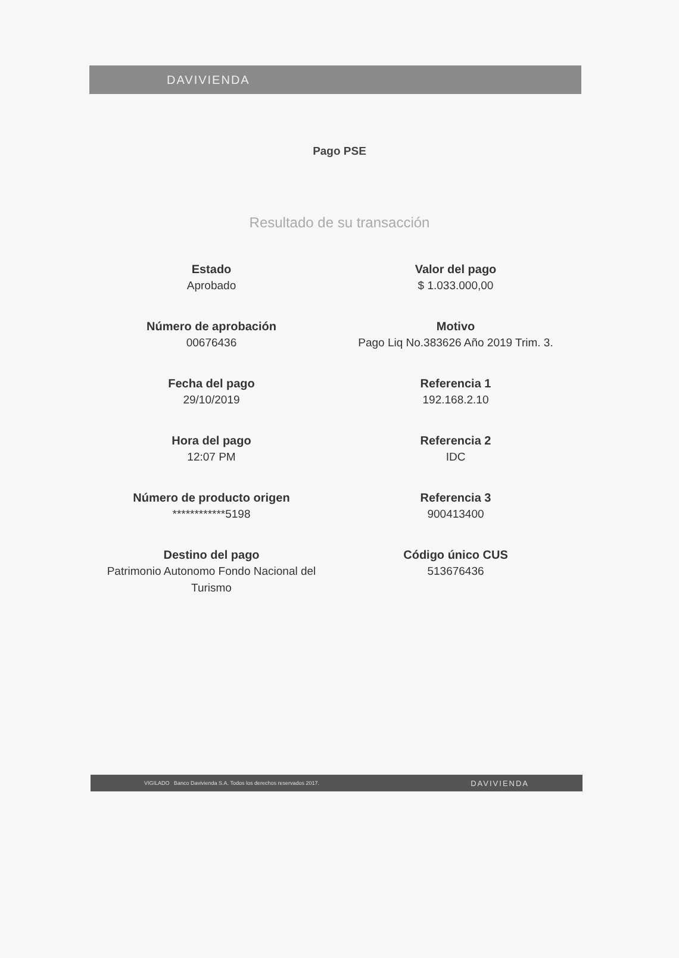DAVIVIENDA
Pago PSE
Resultado de su transacción
Estado
Aprobado
Valor del pago
$ 1.033.000,00
Número de aprobación
00676436
Motivo
Pago Liq No.383626 Año 2019 Trim. 3.
Fecha del pago
29/10/2019
Referencia 1
192.168.2.10
Hora del pago
12:07 PM
Referencia 2
IDC
Número de producto origen
************5198
Referencia 3
900413400
Destino del pago
Patrimonio Autonomo Fondo Nacional del Turismo
Código único CUS
513676436
VIGILADO Banco Davivienda S.A. Todos los derechos reservados 2017. DAVIVIENDA